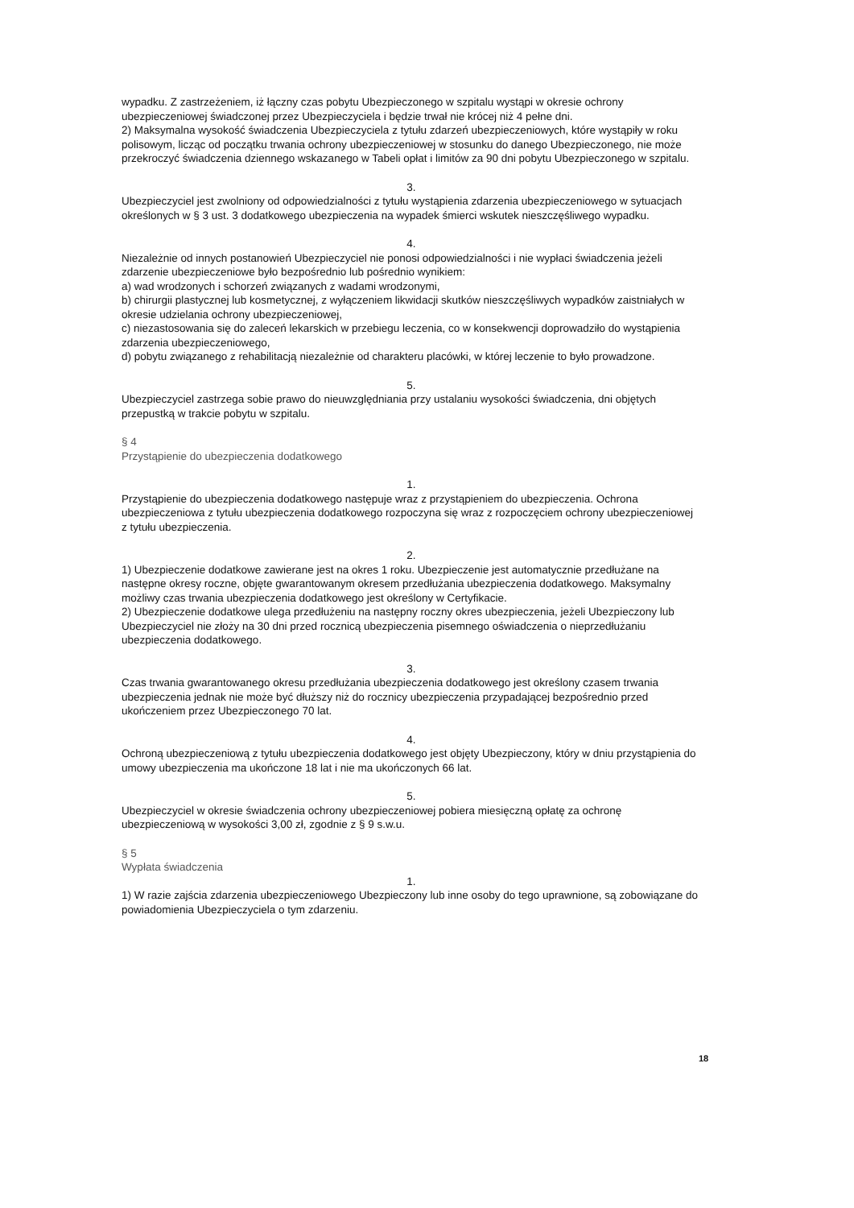wypadku. Z zastrzeżeniem, iż łączny czas pobytu Ubezpieczonego w szpitalu wystąpi w okresie ochrony ubezpieczeniowej świadczonej przez Ubezpieczyciela i będzie trwał nie krócej niż 4 pełne dni.
2) Maksymalna wysokość świadczenia Ubezpieczyciela z tytułu zdarzeń ubezpieczeniowych, które wystąpiły w roku polisowym, licząc od początku trwania ochrony ubezpieczeniowej w stosunku do danego Ubezpieczonego, nie może przekroczyć świadczenia dziennego wskazanego w Tabeli opłat i limitów za 90 dni pobytu Ubezpieczonego w szpitalu.
3.
Ubezpieczyciel jest zwolniony od odpowiedzialności z tytułu wystąpienia zdarzenia ubezpieczeniowego w sytuacjach określonych w § 3 ust. 3 dodatkowego ubezpieczenia na wypadek śmierci wskutek nieszczęśliwego wypadku.
4.
Niezależnie od innych postanowień Ubezpieczyciel nie ponosi odpowiedzialności i nie wypłaci świadczenia jeżeli zdarzenie ubezpieczeniowe było bezpośrednio lub pośrednio wynikiem:
a) wad wrodzonych i schorzeń związanych z wadami wrodzonymi,
b) chirurgii plastycznej lub kosmetycznej, z wyłączeniem likwidacji skutków nieszczęśliwych wypadków zaistniałych w okresie udzielania ochrony ubezpieczeniowej,
c) niezastosowania się do zaleceń lekarskich w przebiegu leczenia, co w konsekwencji doprowadziło do wystąpienia zdarzenia ubezpieczeniowego,
d) pobytu związanego z rehabilitacją niezależnie od charakteru placówki, w której leczenie to było prowadzone.
5.
Ubezpieczyciel zastrzega sobie prawo do nieuwzględniania przy ustalaniu wysokości świadczenia, dni objętych przepustką w trakcie pobytu w szpitalu.
§ 4
Przystąpienie do ubezpieczenia dodatkowego
1.
Przystąpienie do ubezpieczenia dodatkowego następuje wraz z przystąpieniem do ubezpieczenia. Ochrona ubezpieczeniowa z tytułu ubezpieczenia dodatkowego rozpoczyna się wraz z rozpoczęciem ochrony ubezpieczeniowej z tytułu ubezpieczenia.
2.
1) Ubezpieczenie dodatkowe zawierane jest na okres 1 roku. Ubezpieczenie jest automatycznie przedłużane na następne okresy roczne, objęte gwarantowanym okresem przedłużania ubezpieczenia dodatkowego. Maksymalny możliwy czas trwania ubezpieczenia dodatkowego jest określony w Certyfikacie.
2) Ubezpieczenie dodatkowe ulega przedłużeniu na następny roczny okres ubezpieczenia, jeżeli Ubezpieczony lub Ubezpieczyciel nie złoży na 30 dni przed rocznicą ubezpieczenia pisemnego oświadczenia o nieprzedłużaniu ubezpieczenia dodatkowego.
3.
Czas trwania gwarantowanego okresu przedłużania ubezpieczenia dodatkowego jest określony czasem trwania ubezpieczenia jednak nie może być dłuższy niż do rocznicy ubezpieczenia przypadającej bezpośrednio przed ukończeniem przez Ubezpieczonego 70 lat.
4.
Ochroną ubezpieczeniową z tytułu ubezpieczenia dodatkowego jest objęty Ubezpieczony, który w dniu przystąpienia do umowy ubezpieczenia ma ukończone 18 lat i nie ma ukończonych 66 lat.
5.
Ubezpieczyciel w okresie świadczenia ochrony ubezpieczeniowej pobiera miesięczną opłatę za ochronę ubezpieczeniową w wysokości 3,00 zł, zgodnie z § 9 s.w.u.
§ 5
Wypłata świadczenia
1.
1) W razie zajścia zdarzenia ubezpieczeniowego Ubezpieczony lub inne osoby do tego uprawnione, są zobowiązane do powiadomienia Ubezpieczyciela o tym zdarzeniu.
18